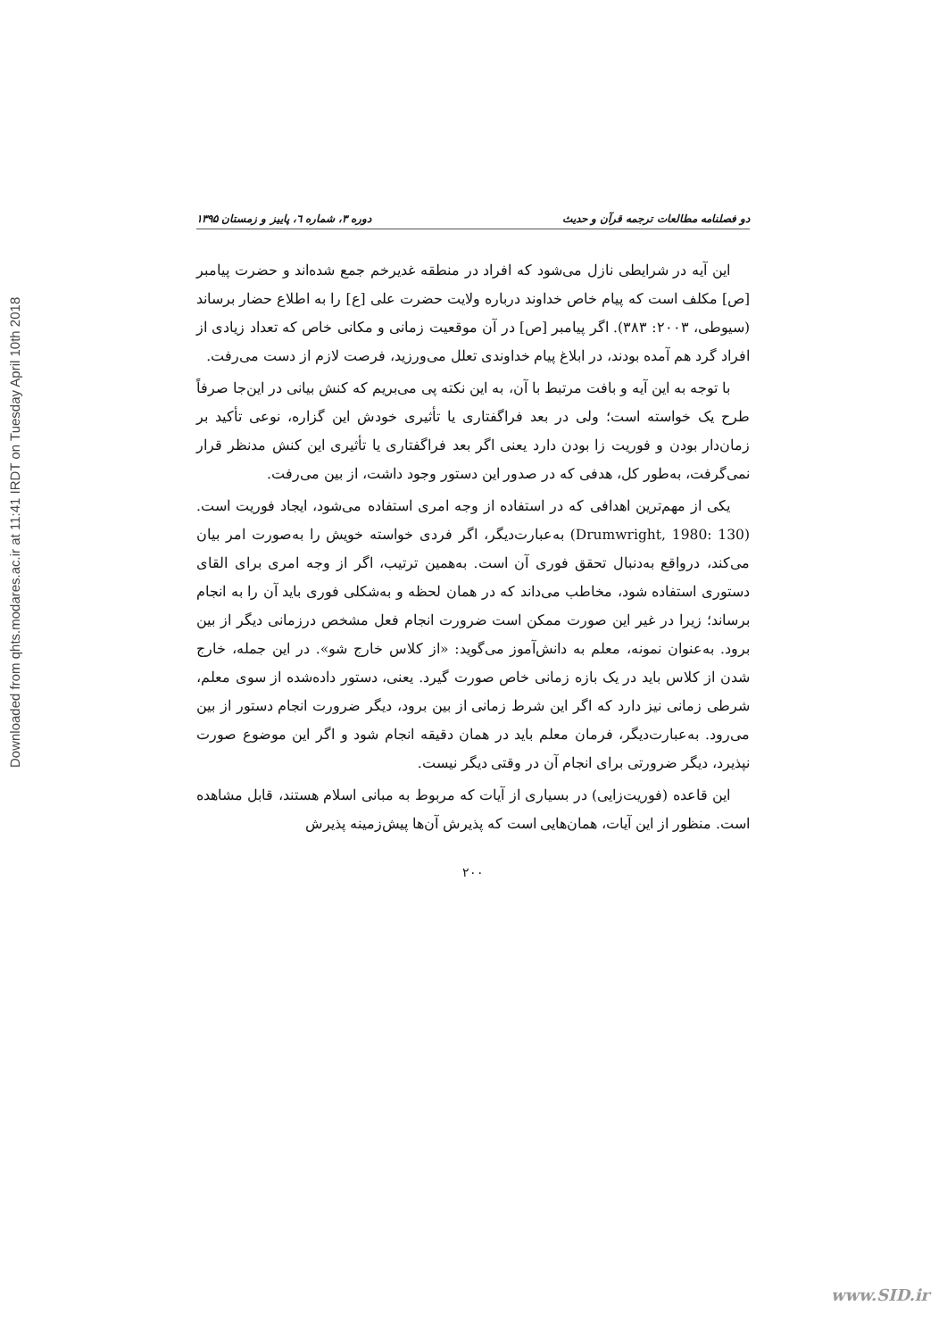Downloaded from qhts.modares.ac.ir at 11:41 IRDT on Tuesday April 10th 2018
دو فصلنامه مطالعات ترجمه قرآن و حدیث دوره ۳، شماره ٦، پاییز و زمستان ۱۳۹۵
این آیه در شرایطی نازل می‌شود که افراد در منطقه غدیرخم جمع شده‌اند و حضرت پیامبر [ص] مکلف است که پیام خاص خداوند درباره ولایت حضرت علی [ع] را به اطلاع حضار برساند (سیوطی، ۲۰۰۳: ۳۸۳). اگر پیامبر [ص] در آن موقعیت زمانی و مکانی خاص که تعداد زیادی از افراد گرد هم آمده بودند، در ابلاغ پیام خداوندی تعلل می‌ورزید، فرصت لازم از دست می‌رفت.
با توجه به این آیه و بافت مرتبط با آن، به این نکته پی می‌بریم که کنش بیانی در این‌جا صرفاً طرح یک خواسته است؛ ولی در بعد فراگفتاری یا تأثیری خودش این گزاره، نوعی تأکید بر زمان‌دار بودن و فوریت زا بودن دارد یعنی اگر بعد فراگفتاری یا تأثیری این کنش مدنظر قرار نمی‌گرفت، به‌طور کل، هدفی که در صدور این دستور وجود داشت، از بین می‌رفت.
یکی از مهم‌ترین اهدافی که در استفاده از وجه امری استفاده می‌شود، ایجاد فوریت است. (Drumwright, 1980: 130) به‌عبارت‌دیگر، اگر فردی خواسته خویش را به‌صورت امر بیان می‌کند، درواقع به‌دنبال تحقق فوری آن است. به‌همین ترتیب، اگر از وجه امری برای القای دستوری استفاده شود، مخاطب می‌داند که در همان لحظه و به‌شکلی فوری باید آن را به انجام برساند؛ زیرا در غیر این صورت ممکن است ضرورت انجام فعل مشخص درزمانی دیگر از بین برود. به‌عنوان نمونه، معلم به دانش‌آموز می‌گوید: «از کلاس خارج شو». در این جمله، خارج شدن از کلاس باید در یک بازه زمانی خاص صورت گیرد. یعنی، دستور داده‌شده از سوی معلم، شرطی زمانی نیز دارد که اگر این شرط زمانی از بین برود، دیگر ضرورت انجام دستور از بین می‌رود. به‌عبارت‌دیگر، فرمان معلم باید در همان دقیقه انجام شود و اگر این موضوع صورت نپذیرد، دیگر ضرورتی برای انجام آن در وقتی دیگر نیست.
این قاعده (فوریت‌زایی) در بسیاری از آیات که مربوط به مبانی اسلام هستند، قابل مشاهده است. منظور از این آیات، همان‌هایی است که پذیرش آن‌ها پیش‌زمینه پذیرش
۲۰۰
www.SID.ir